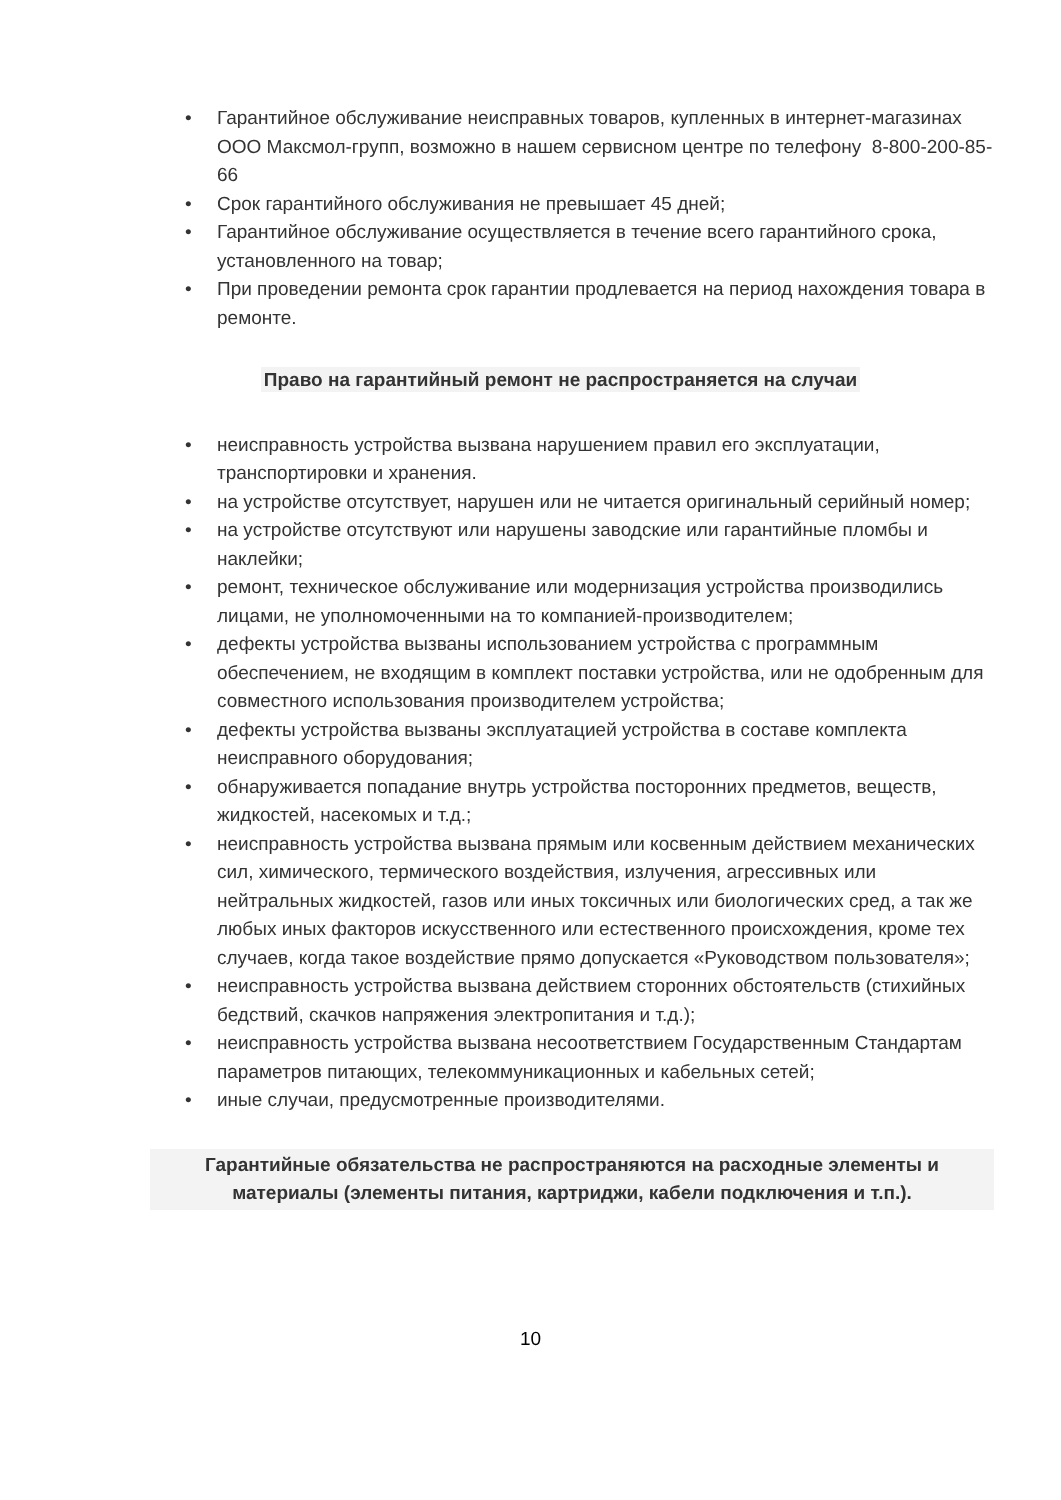• Гарантийное обслуживание неисправных товаров, купленных в интернет-магазинах ООО Максмол-групп, возможно в нашем сервисном центре по телефону 8-800-200-85-66
• Срок гарантийного обслуживания не превышает 45 дней;
• Гарантийное обслуживание осуществляется в течение всего гарантийного срока, установленного на товар;
• При проведении ремонта срок гарантии продлевается на период нахождения товара в ремонте.
Право на гарантийный ремонт не распространяется на случаи
• неисправность устройства вызвана нарушением правил его эксплуатации, транспортировки и хранения.
• на устройстве отсутствует, нарушен или не читается оригинальный серийный номер;
• на устройстве отсутствуют или нарушены заводские или гарантийные пломбы и наклейки;
• ремонт, техническое обслуживание или модернизация устройства производились лицами, не уполномоченными на то компанией-производителем;
• дефекты устройства вызваны использованием устройства с программным обеспечением, не входящим в комплект поставки устройства, или не одобренным для совместного использования производителем устройства;
• дефекты устройства вызваны эксплуатацией устройства в составе комплекта неисправного оборудования;
• обнаруживается попадание внутрь устройства посторонних предметов, веществ, жидкостей, насекомых и т.д.;
• неисправность устройства вызвана прямым или косвенным действием механических сил, химического, термического воздействия, излучения, агрессивных или нейтральных жидкостей, газов или иных токсичных или биологических сред, а так же любых иных факторов искусственного или естественного происхождения, кроме тех случаев, когда такое воздействие прямо допускается «Руководством пользователя»;
• неисправность устройства вызвана действием сторонних обстоятельств (стихийных бедствий, скачков напряжения электропитания и т.д.);
• неисправность устройства вызвана несоответствием Государственным Стандартам параметров питающих, телекоммуникационных и кабельных сетей;
• иные случаи, предусмотренные производителями.
Гарантийные обязательства не распространяются на расходные элементы и материалы (элементы питания, картриджи, кабели подключения и т.п.).
10